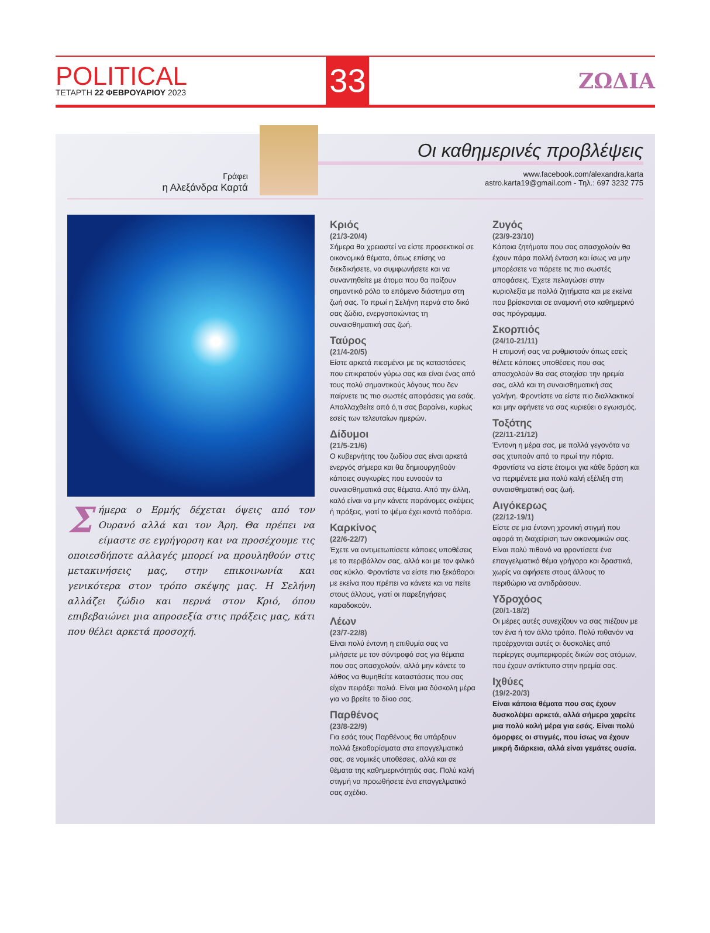POLITICAL
ΤΕΤΑΡΤΗ 22 ΦΕΒΡΟΥΑΡΙΟΥ 2023
33
ΖΩΔΙΑ
Γράφει
η Αλεξάνδρα Καρτά
Οι καθημερινές προβλέψεις
www.facebook.com/alexandra.karta
astro.karta19@gmail.com - Τηλ.: 697 3232 775
Σήμερα ο Ερμής δέχεται όψεις από τον Ουρανό αλλά και τον Άρη. Θα πρέπει να είμαστε σε εγρήγορση και να προσέχουμε τις οποιεσδήποτε αλλαγές μπορεί να προυληθούν στις μετακινήσεις μας, στην επικοινωνία και γενικότερα στον τρόπο σκέψης μας. Η Σελήνη αλλάζει ζώδιο και περνά στον Κριό, όπου επιβεβαιώνει μια απροσεξία στις πράξεις μας, κάτι που θέλει αρκετά προσοχή.
Κριός
(21/3-20/4)
Σήμερα θα χρειαστεί να είστε προσεκτικοί σε οικονομικά θέματα, όπως επίσης να διεκδικήσετε, να συμφωνήσετε και να συναντηθείτε με άτομα που θα παίξουν σημαντικό ρόλο το επόμενο διάστημα στη ζωή σας. Το πρωί η Σελήνη περνά στο δικό σας ζώδιο, ενεργοποιώντας τη συναισθηματική σας ζωή.
Ταύρος
(21/4-20/5)
Είστε αρκετά πιεσμένοι με τις καταστάσεις που επικρατούν γύρω σας και είναι ένας από τους πολύ σημαντικούς λόγους που δεν παίρνετε τις πιο σωστές αποφάσεις για εσάς. Απαλλαχθείτε από ό,τι σας βαραίνει, κυρίως εσείς των τελευταίων ημερών.
Δίδυμοι
(21/5-21/6)
Ο κυβερνήτης του ζωδίου σας είναι αρκετά ενεργός σήμερα και θα δημιουργηθούν κάποιες συγκυρίες που ευνοούν τα συναισθηματικά σας θέματα. Από την άλλη, καλό είναι να μην κάνετε παράνομες σκέψεις ή πράξεις, γιατί το ψέμα έχει κοντά ποδάρια.
Καρκίνος
(22/6-22/7)
Έχετε να αντιμετωπίσετε κάποιες υποθέσεις με το περιβάλλον σας, αλλά και με τον φιλικό σας κύκλο. Φροντίστε να είστε πιο ξεκάθαροι με εκείνα που πρέπει να κάνετε και να πείτε στους άλλους, γιατί οι παρεξηγήσεις καραδοκούν.
Λέων
(23/7-22/8)
Είναι πολύ έντονη η επιθυμία σας να μιλήσετε με τον σύντροφό σας για θέματα που σας απασχολούν, αλλά μην κάνετε το λάθος να θυμηθείτε καταστάσεις που σας είχαν πειράξει παλιά. Είναι μια δύσκολη μέρα για να βρείτε το δίκιο σας.
Παρθένος
(23/8-22/9)
Για εσάς τους Παρθένους θα υπάρξουν πολλά ξεκαθαρίσματα στα επαγγελματικά σας, σε νομικές υποθέσεις, αλλά και σε θέματα της καθημερινότητάς σας. Πολύ καλή στιγμή να προωθήσετε ένα επαγγελματικό σας σχέδιο.
Ζυγός
(23/9-23/10)
Κάποια ζητήματα που σας απασχολούν θα έχουν πάρα πολλή ένταση και ίσως να μην μπορέσετε να πάρετε τις πιο σωστές αποφάσεις. Έχετε πελαγώσει στην κυριολεξία με πολλά ζητήματα και με εκείνα που βρίσκονται σε αναμονή στο καθημερινό σας πρόγραμμα.
Σκορπιός
(24/10-21/11)
Η επιμονή σας να ρυθμιστούν όπως εσείς θέλετε κάποιες υποθέσεις που σας απασχολούν θα σας στοιχίσει την ηρεμία σας, αλλά και τη συναισθηματική σας γαλήνη. Φροντίστε να είστε πιο διαλλακτικοί και μην αφήνετε να σας κυριεύει ο εγωισμός.
Τοξότης
(22/11-21/12)
Έντονη η μέρα σας, με πολλά γεγονότα να σας χτυπούν από το πρωί την πόρτα. Φροντίστε να είστε έτοιμοι για κάθε δράση και να περιμένετε μια πολύ καλή εξέλιξη στη συναισθηματική σας ζωή.
Αιγόκερως
(22/12-19/1)
Είστε σε μια έντονη χρονική στιγμή που αφορά τη διαχείριση των οικονομικών σας. Είναι πολύ πιθανό να φροντίσετε ένα επαγγελματικό θέμα γρήγορα και δραστικά, χωρίς να αφήσετε στους άλλους το περιθώριο να αντιδράσουν.
Υδροχόος
(20/1-18/2)
Οι μέρες αυτές συνεχίζουν να σας πιέζουν με τον ένα ή τον άλλο τρόπο. Πολύ πιθανόν να προέρχονται αυτές οι δυσκολίες από περίεργες συμπεριφορές δικών σας ατόμων, που έχουν αντίκτυπο στην ηρεμία σας.
Ιχθύες
(19/2-20/3)
Είναι κάποια θέματα που σας έχουν δυσκολέψει αρκετά, αλλά σήμερα χαρείτε μια πολύ καλή μέρα για εσάς. Είναι πολύ όμορφες οι στιγμές, που ίσως να έχουν μικρή διάρκεια, αλλά είναι γεμάτες ουσία.